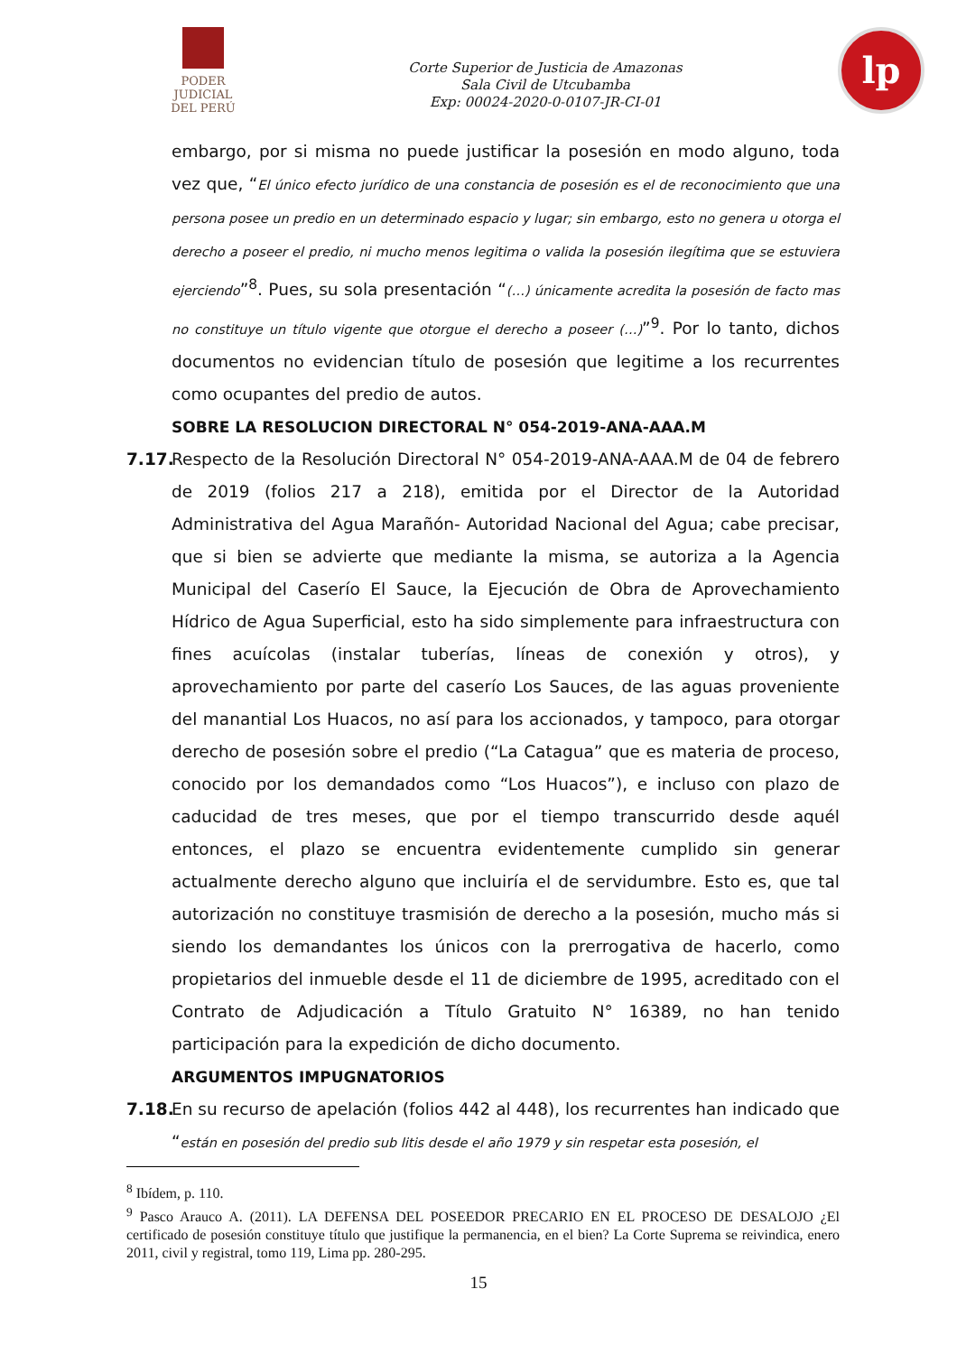PODER JUDICIAL
DEL PERÚ
Corte Superior de Justicia de Amazonas
Sala Civil de Utcubamba
Exp: 00024-2020-0-0107-JR-CI-01
lp
embargo, por si misma no puede justificar la posesión en modo alguno, toda vez que, “El único efecto jurídico de una constancia de posesión es el de reconocimiento que una persona posee un predio en un determinado espacio y lugar; sin embargo, esto no genera u otorga el derecho a poseer el predio, ni mucho menos legitima o valida la posesión ilegítima que se estuviera ejerciendo”<sup>8</sup>. Pues, su sola presentación “(…) únicamente acredita la posesión de facto mas no constituye un título vigente que otorgue el derecho a poseer (…)”<sup>9</sup>. Por lo tanto, dichos documentos no evidencian título de posesión que legitime a los recurrentes como ocupantes del predio de autos.
SOBRE LA RESOLUCION DIRECTORAL N° 054-2019-ANA-AAA.M
7.17.
Respecto de la Resolución Directoral N° 054-2019-ANA-AAA.M de 04 de febrero de 2019 (folios 217 a 218), emitida por el Director de la Autoridad Administrativa del Agua Marañón- Autoridad Nacional del Agua; cabe precisar, que si bien se advierte que mediante la misma, se autoriza a la Agencia Municipal del Caserío El Sauce, la Ejecución de Obra de Aprovechamiento Hídrico de Agua Superficial, esto ha sido simplemente para infraestructura con fines acuícolas (instalar tuberías, líneas de conexión y otros), y aprovechamiento por parte del caserío Los Sauces, de las aguas proveniente del manantial Los Huacos, no así para los accionados, y tampoco, para otorgar derecho de posesión sobre el predio (“La Catagua” que es materia de proceso, conocido por los demandados como “Los Huacos”), e incluso con plazo de caducidad de tres meses, que por el tiempo transcurrido desde aquél entonces, el plazo se encuentra evidentemente cumplido sin generar actualmente derecho alguno que incluiría el de servidumbre. Esto es, que tal autorización no constituye trasmisión de derecho a la posesión, mucho más si siendo los demandantes los únicos con la prerrogativa de hacerlo, como propietarios del inmueble desde el 11 de diciembre de 1995, acreditado con el Contrato de Adjudicación a Título Gratuito N° 16389, no han tenido participación para la expedición de dicho documento.
ARGUMENTOS IMPUGNATORIOS
7.18.
En su recurso de apelación (folios 442 al 448), los recurrentes han indicado que “están en posesión del predio sub litis desde el año 1979 y sin respetar esta posesión, el
<sup>8</sup> Ibídem, p. 110.
<sup>9</sup> Pasco Arauco A. (2011). LA DEFENSA DEL POSEEDOR PRECARIO EN EL PROCESO DE DESALOJO ¿El certificado de posesión constituye título que justifique la permanencia, en el bien? La Corte Suprema se reivindica, enero 2011, civil y registral, tomo 119, Lima pp. 280-295.
15